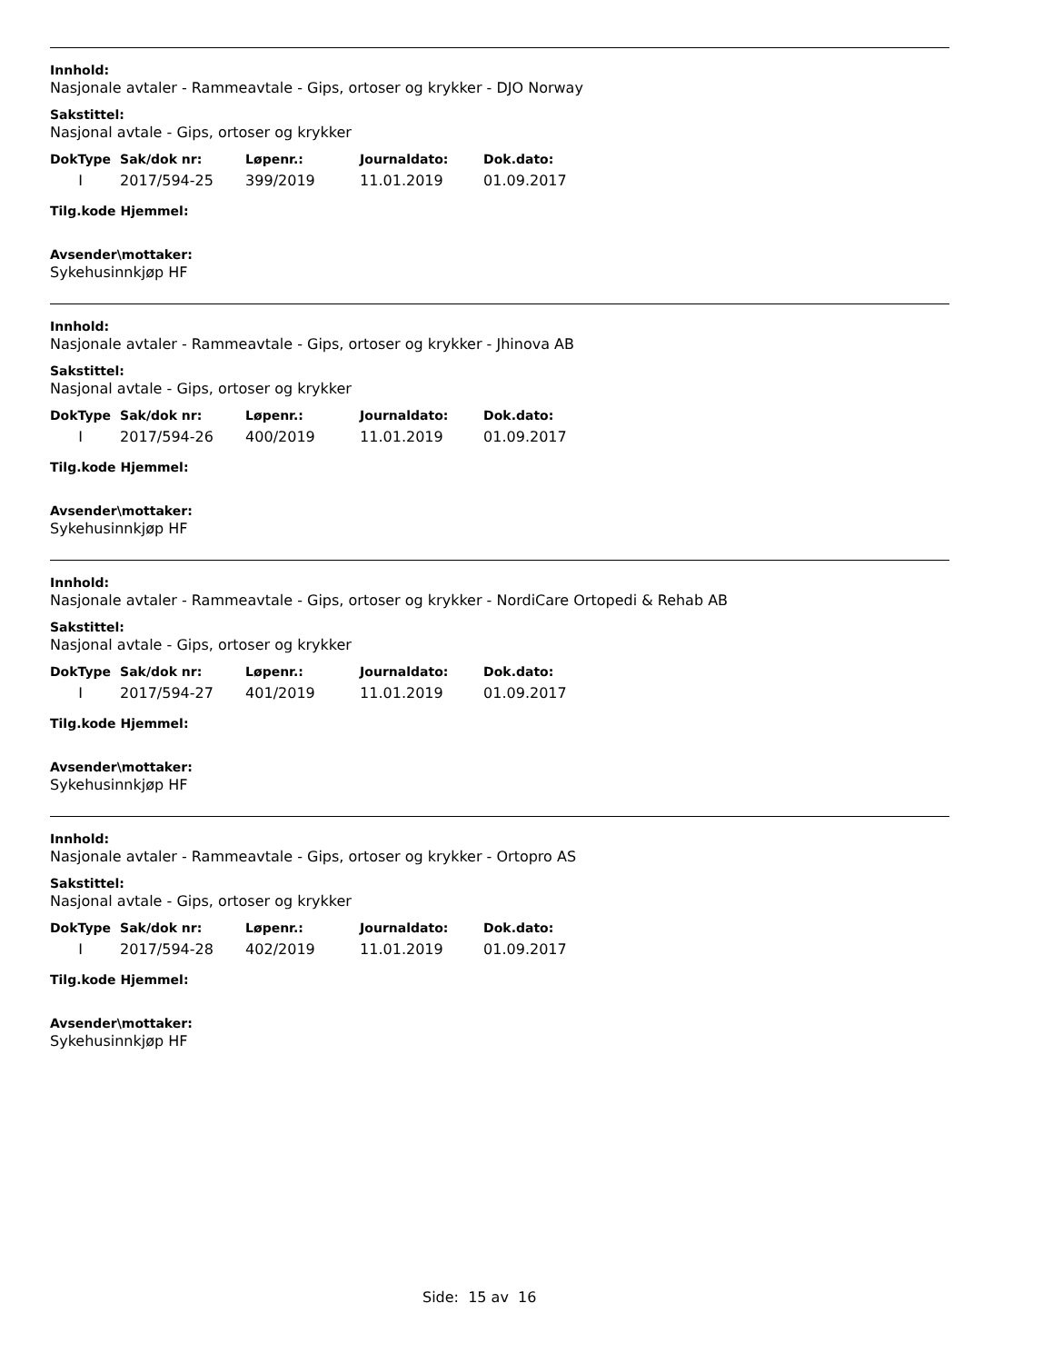Innhold:
Nasjonale avtaler - Rammeavtale - Gips, ortoser og krykker - DJO Norway
Sakstittel:
Nasjonal avtale - Gips, ortoser og krykker
| DokType | Sak/dok nr: | Løpenr.: | Journaldato: | Dok.dato: |
| --- | --- | --- | --- | --- |
| I | 2017/594-25 | 399/2019 | 11.01.2019 | 01.09.2017 |
Tilg.kode Hjemmel:
Avsender\mottaker:
Sykehusinnkjøp HF
Innhold:
Nasjonale avtaler - Rammeavtale - Gips, ortoser og krykker - Jhinova AB
Sakstittel:
Nasjonal avtale - Gips, ortoser og krykker
| DokType | Sak/dok nr: | Løpenr.: | Journaldato: | Dok.dato: |
| --- | --- | --- | --- | --- |
| I | 2017/594-26 | 400/2019 | 11.01.2019 | 01.09.2017 |
Tilg.kode Hjemmel:
Avsender\mottaker:
Sykehusinnkjøp HF
Innhold:
Nasjonale avtaler - Rammeavtale - Gips, ortoser og krykker - NordiCare Ortopedi & Rehab AB
Sakstittel:
Nasjonal avtale - Gips, ortoser og krykker
| DokType | Sak/dok nr: | Løpenr.: | Journaldato: | Dok.dato: |
| --- | --- | --- | --- | --- |
| I | 2017/594-27 | 401/2019 | 11.01.2019 | 01.09.2017 |
Tilg.kode Hjemmel:
Avsender\mottaker:
Sykehusinnkjøp HF
Innhold:
Nasjonale avtaler - Rammeavtale - Gips, ortoser og krykker - Ortopro AS
Sakstittel:
Nasjonal avtale - Gips, ortoser og krykker
| DokType | Sak/dok nr: | Løpenr.: | Journaldato: | Dok.dato: |
| --- | --- | --- | --- | --- |
| I | 2017/594-28 | 402/2019 | 11.01.2019 | 01.09.2017 |
Tilg.kode Hjemmel:
Avsender\mottaker:
Sykehusinnkjøp HF
Side: 15 av 16